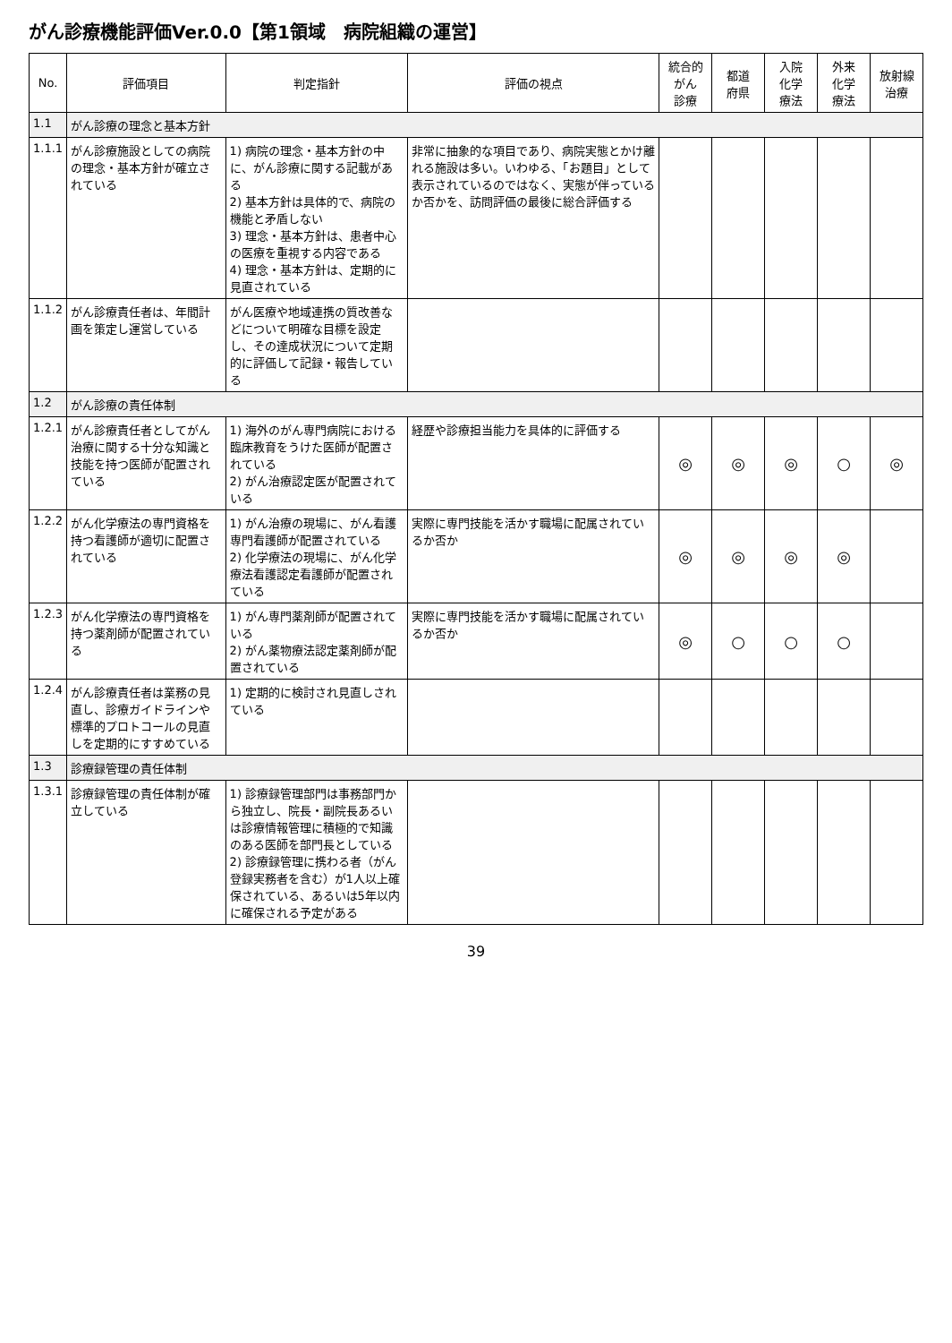がん診療機能評価Ver.0.0【第1領域　病院組織の運営】
| No. | 評価項目 | 判定指針 | 評価の視点 | 統合的 がん 診療 | 都道 府県 | 入院 化学 療法 | 外来 化学 療法 | 放射線 治療 |
| --- | --- | --- | --- | --- | --- | --- | --- | --- |
| 1.1 | がん診療の理念と基本方針 | | | | | | | |
| 1.1.1 | がん診療施設としての病院の理念・基本方針が確立されている | 1) 病院の理念・基本方針の中に、がん診療に関する記載がある 2) 基本方針は具体的で、病院の機能と矛盾しない 3) 理念・基本方針は、患者中心の医療を重視する内容である 4) 理念・基本方針は、定期的に見直されている | 非常に抽象的な項目であり、病院実態とかけ離れる施設は多い。いわゆる、「お題目」として表示されているのではなく、実態が伴っているか否かを、訪問評価の最後に総合評価する | | | | | |
| 1.1.2 | がん診療責任者は、年間計画を策定し運営している | がん医療や地域連携の質改善などについて明確な目標を設定し、その達成状況について定期的に評価して記録・報告している | | | | | | |
| 1.2 | がん診療の責任体制 | | | | | | | |
| 1.2.1 | がん診療責任者としてがん治療に関する十分な知識と技能を持つ医師が配置されている | 1) 海外のがん専門病院における臨床教育をうけた医師が配置されている 2) がん治療認定医が配置されている | 経歴や診療担当能力を具体的に評価する | ◎ | ◎ | ◎ | ○ | ◎ |
| 1.2.2 | がん化学療法の専門資格を持つ看護師が適切に配置されている | 1) がん治療の現場に、がん看護専門看護師が配置されている 2) 化学療法の現場に、がん化学療法看護認定看護師が配置されている | 実際に専門技能を活かす職場に配属されているか否か | ◎ | ◎ | ◎ | ◎ | |
| 1.2.3 | がん化学療法の専門資格を持つ薬剤師が配置されている | 1) がん専門薬剤師が配置されている 2) がん薬物療法認定薬剤師が配置されている | 実際に専門技能を活かす職場に配属されているか否か | ◎ | ○ | ○ | ○ | |
| 1.2.4 | がん診療責任者は業務の見直し、診療ガイドラインや標準的プロトコールの見直しを定期的にすすめている | 1) 定期的に検討され見直しされている | | | | | | |
| 1.3 | 診療録管理の責任体制 | | | | | | | |
| 1.3.1 | 診療録管理の責任体制が確立している | 1) 診療録管理部門は事務部門から独立し、院長・副院長あるいは診療情報管理に積極的で知識のある医師を部門長としている 2) 診療録管理に携わる者（がん登録実務者を含む）が1人以上確保されている、あるいは5年以内に確保される予定がある | | | | | | |
39